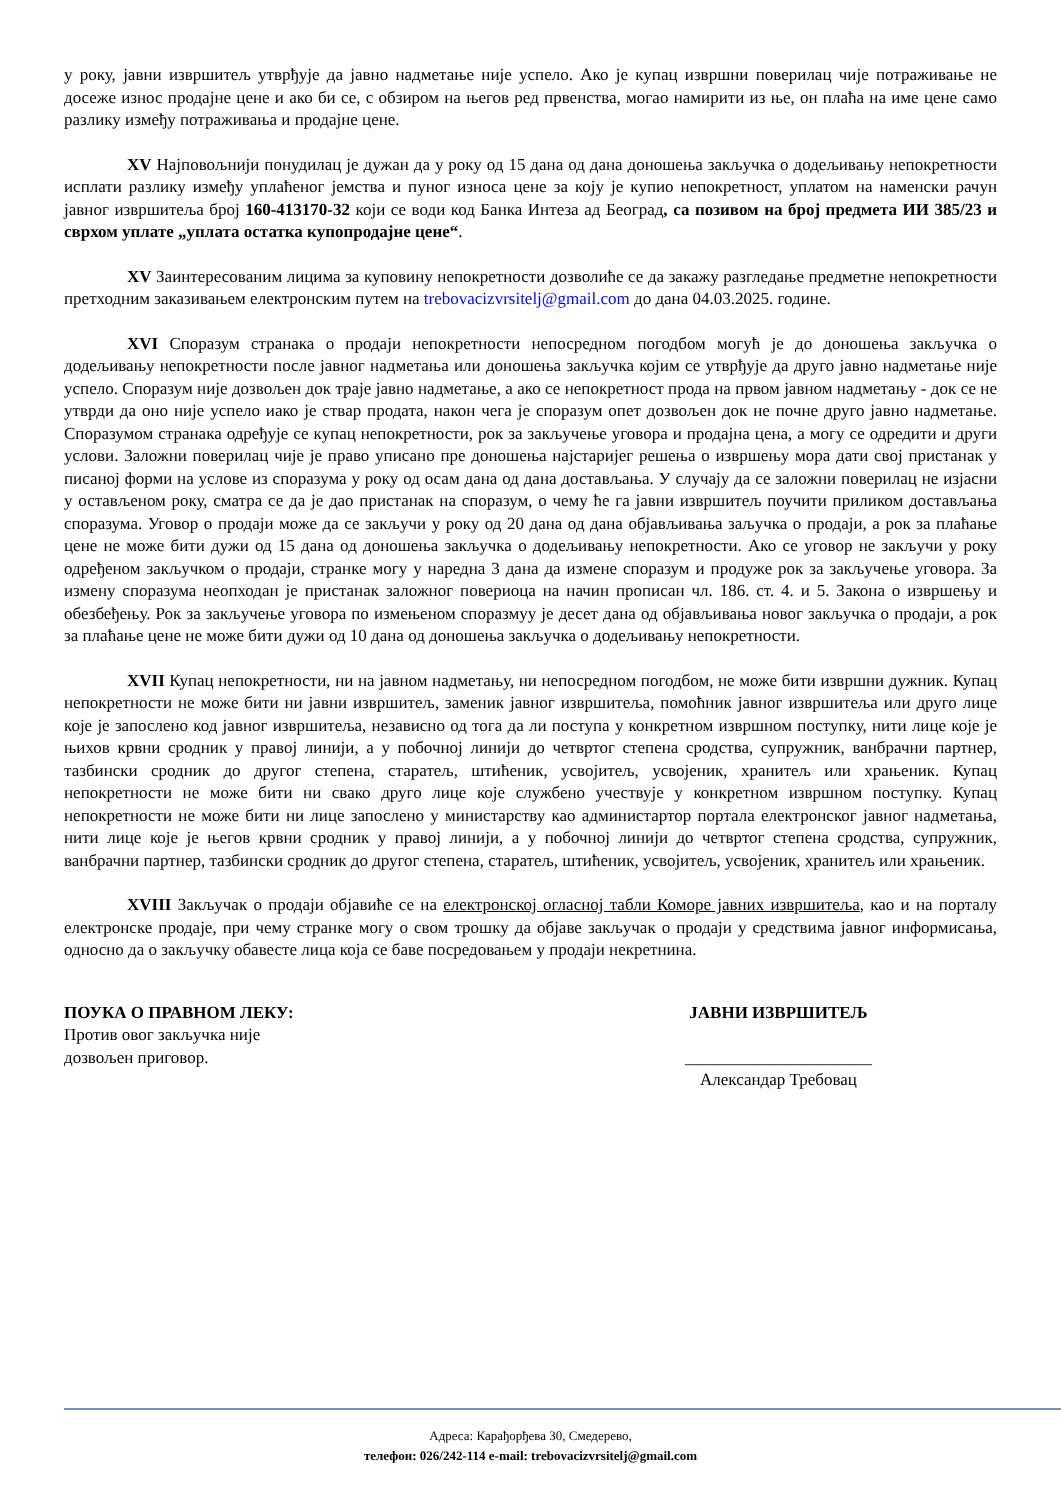у року, јавни извршитељ утврђује да јавно надметање није успело. Ако је купац извршни поверилац чије потраживање не досеже износ продајне цене и ако би се, с обзиром на његов ред првенства, могао намирити из ње, он плаћа на име цене само разлику између потраживања и продајне цене.
XV Најповољнији понудилац је дужан да у року од 15 дана од дана доношења закључка о додељивању непокретности исплати разлику између уплаћеног јемства и пуног износа цене за коју је купио непокретност, уплатом на наменски рачун јавног извршитеља број 160-413170-32 који се води код Банка Интеза ад Београд, са позивом на број предмета ИИ 385/23 и сврхом уплате „уплата остатка купопродајне цене“.
XV Заинтересованим лицима за куповину непокретности дозволиће се да закажу разгледање предметне непокретности претходним заказивањем електронским путем на trebovacizvrsitelj@gmail.com до дана 04.03.2025. године.
XVI Споразум странака о продаји непокретности непосредном погодбом могућ је до доношења закључка о додељивању непокретности после јавног надметања или доношења закључка којим се утврђује да друго јавно надметање није успело. Споразум није дозвољен док траје јавно надметање, а ако се непокретност прода на првом јавном надметању - док се не утврди да оно није успело иако је ствар продата, након чега је споразум опет дозвољен док не почне друго јавно надметање. Споразумом странака одређује се купац непокретности, рок за закључење уговора и продајна цена, а могу се одредити и други услови. Заложни поверилац чије је право уписано пре доношења најстаријег решења о извршењу мора дати свој пристанак у писаној форми на услове из споразума у року од осам дана од дана достављања. У случају да се заложни поверилац не изјасни у остављеном року, сматра се да је дао пристанак на споразум, о чему ће га јавни извршитељ поучити приликом достављања споразума. Уговор о продаји може да се закључи у року од 20 дана од дана објављивања заључка о продаји, а рок за плаћање цене не може бити дужи од 15 дана од доношења закључка о додељивању непокретности. Ако се уговор не закључи у року одређеном закључком о продаји, странке могу у наредна 3 дана да измене споразум и продуже рок за закључење уговора. За измену споразума неопходан је пристанак заложног повериоца на начин прописан чл. 186. ст. 4. и 5. Закона о извршењу и обезбеђењу. Рок за закључење уговора по измењеном споразмуу је десет дана од објављивања новог закључка о продаји, а рок за плаћање цене не може бити дужи од 10 дана од доношења закључка о додељивању непокретности.
XVII Купац непокретности, ни на јавном надметању, ни непосредном погодбом, не може бити извршни дужник. Купац непокретности не може бити ни јавни извршитељ, заменик јавног извршитеља, помоћник јавног извршитеља или друго лице које је запослено код јавног извршитеља, независно од тога да ли поступа у конкретном извршном поступку, нити лице које је њихов крвни сродник у правој линији, а у побочној линији до четвртог степена сродства, супружник, ванбрачни партнер, тазбински сродник до другог степена, старатељ, штићеник, усвојитељ, усвојеник, хранитељ или храњеник. Купац непокретности не може бити ни свако друго лице које службено учествује у конкретном извршном поступку. Купац непокретности не може бити ни лице запослено у министарству као администартор портала електронског јавног надметања, нити лице које је његов крвни сродник у правој линији, а у побочној линији до четвртог степена сродства, супружник, ванбрачни партнер, тазбински сродник до другог степена, старатељ, штићеник, усвојитељ, усвојеник, хранитељ или храњеник.
XVIII Закључак о продаји објавиће се на електронској огласној табли Коморе јавних извршитеља, као и на порталу електронске продаје, при чему странке могу о свом трошку да објаве закључак о продаји у средствима јавног информисања, односно да о закључку обавесте лица која се баве посредовањем у продаји некретнина.
ПОУКА О ПРАВНОМ ЛЕКУ:
Против овог закључка није
дозвољен приговор.
ЈАВНИ ИЗВРШИТЕЉ
______________________
Александар Требовац
Адреса: Карађорђева 30, Смедерево,
телефон: 026/242-114 e-mail: trebovacizvrsitelj@gmail.com